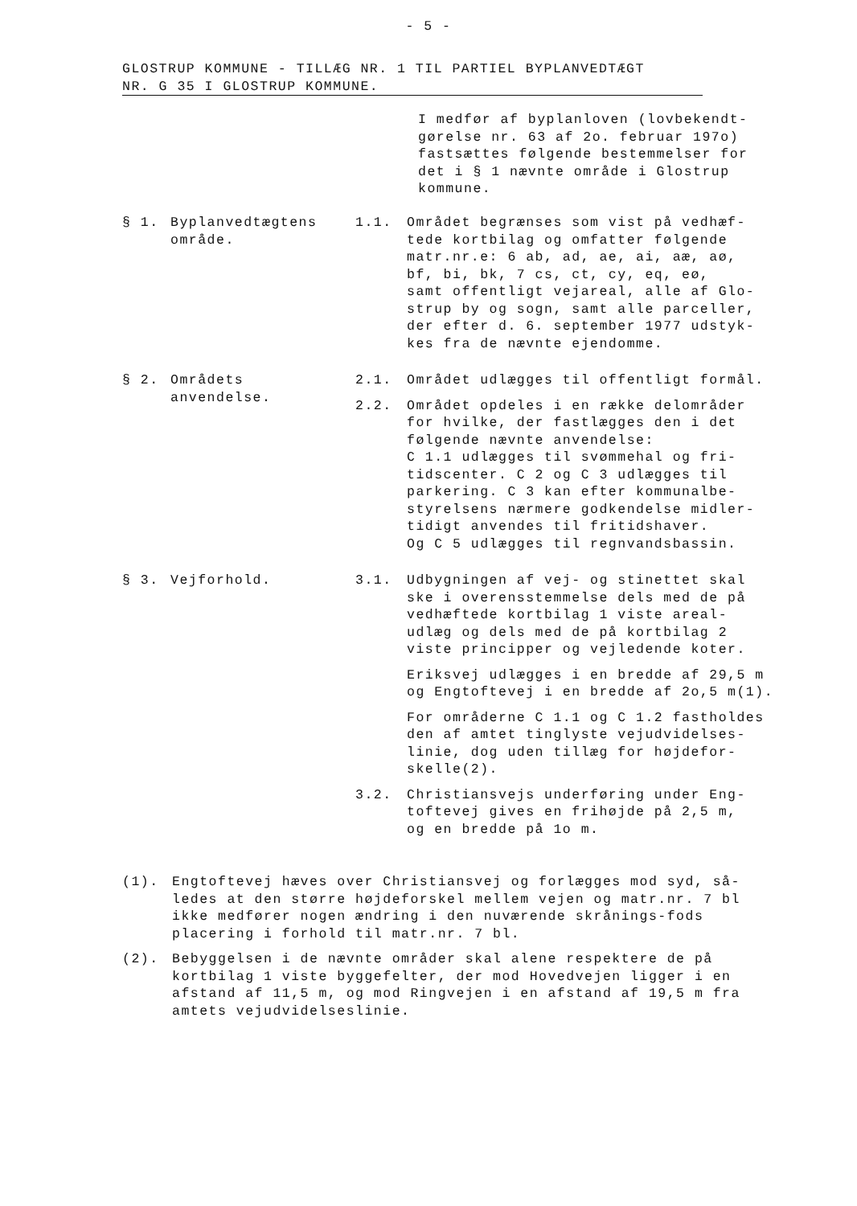- 5 -
GLOSTRUP KOMMUNE - TILLÆG NR. 1 TIL PARTIEL BYPLANVEDTÆGT
NR. G 35 I GLOSTRUP KOMMUNE.
I medfør af byplanloven (lovbekendt-
gørelse nr. 63 af 2o. februar 197o)
fastsættes følgende bestemmelser for
det i § 1 nævnte område i Glostrup
kommune.
§ 1. Byplanvedtægtens
område.
1.1. Området begrænses som vist på vedhæf-
tede kortbilag og omfatter følgende
matr.nr.e: 6 ab, ad, ae, ai, aæ, aø,
bf, bi, bk, 7 cs, ct, cy, eq, eø,
samt offentligt vejareal, alle af Glo-
strup by og sogn, samt alle parceller,
der efter d. 6. september 1977 udstyk-
kes fra de nævnte ejendomme.
§ 2. Områdets
anvendelse.
2.1. Området udlægges til offentligt formål.
2.2. Området opdeles i en række delområder
for hvilke, der fastlægges den i det
følgende nævnte anvendelse:
C 1.1 udlægges til svømmehal og fri-
tidscenter. C 2 og C 3 udlægges til
parkering. C 3 kan efter kommunalbe-
styrelsens nærmere godkendelse midler-
tidigt anvendes til fritidshaver.
Og C 5 udlægges til regnvandsbassin.
§ 3. Vejforhold. 3.1. Udbygningen af vej- og stinettet skal
ske i overensstemmelse dels med de på
vedhæftede kortbilag 1 viste areal-
udlæg og dels med de på kortbilag 2
viste principper og vejledende koter.
Eriksvej udlægges i en bredde af 29,5 m
og Engtoftevej i en bredde af 2o,5 m(1).
For områderne C 1.1 og C 1.2 fastholdes
den af amtet tinglyste vejudvidelses-
linie, dog uden tillæg for højdefor-
skelle(2).
3.2. Christiansvejs underføring under Eng-
toftevej gives en frihøjde på 2,5 m,
og en bredde på 1o m.
(1). Engtoftevej hæves over Christiansvej og forlægges mod syd, så-
ledes at den større højdeforskel mellem vejen og matr.nr. 7 bl
ikke medfører nogen ændring i den nuværende skrånings-fods
placering i forhold til matr.nr. 7 bl.
(2). Bebyggelsen i de nævnte områder skal alene respektere de på
kortbilag 1 viste byggefelter, der mod Hovedvejen ligger i en
afstand af 11,5 m, og mod Ringvejen i en afstand af 19,5 m fra
amtets vejudvidelseslinie.